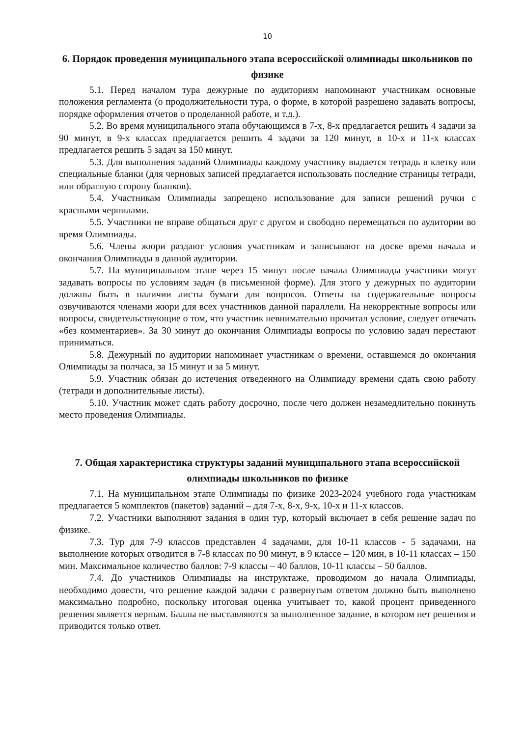10
6. Порядок проведения муниципального этапа всероссийской олимпиады школьников по физике
5.1. Перед началом тура дежурные по аудиториям напоминают участникам основные положения регламента (о продолжительности тура, о форме, в которой разрешено задавать вопросы, порядке оформления отчетов о проделанной работе, и т.д.).
5.2. Во время муниципального этапа обучающимся в 7-х, 8-х предлагается решить 4 задачи за 90 минут, в 9-х классах предлагается решить 4 задачи за 120 минут, в 10-х и 11-х классах предлагается решить 5 задач за 150 минут.
5.3. Для выполнения заданий Олимпиады каждому участнику выдается тетрадь в клетку или специальные бланки (для черновых записей предлагается использовать последние страницы тетради, или обратную сторону бланков).
5.4. Участникам Олимпиады запрещено использование для записи решений ручки с красными чернилами.
5.5. Участники не вправе общаться друг с другом и свободно перемещаться по аудитории во время Олимпиады.
5.6. Члены жюри раздают условия участникам и записывают на доске время начала и окончания Олимпиады в данной аудитории.
5.7. На муниципальном этапе через 15 минут после начала Олимпиады участники могут задавать вопросы по условиям задач (в письменной форме). Для этого у дежурных по аудитории должны быть в наличии листы бумаги для вопросов. Ответы на содержательные вопросы озвучиваются членами жюри для всех участников данной параллели. На некорректные вопросы или вопросы, свидетельствующие о том, что участник невнимательно прочитал условие, следует отвечать «без комментариев». За 30 минут до окончания Олимпиады вопросы по условию задач перестают приниматься.
5.8. Дежурный по аудитории напоминает участникам о времени, оставшемся до окончания Олимпиады за полчаса, за 15 минут и за 5 минут.
5.9. Участник обязан до истечения отведенного на Олимпиаду времени сдать свою работу (тетради и дополнительные листы).
5.10. Участник может сдать работу досрочно, после чего должен незамедлительно покинуть место проведения Олимпиады.
7. Общая характеристика структуры заданий муниципального этапа всероссийской олимпиады школьников по физике
7.1. На муниципальном этапе Олимпиады по физике 2023-2024 учебного года участникам предлагается 5 комплектов (пакетов) заданий – для 7-х, 8-х, 9-х, 10-х и 11-х классов.
7.2. Участники выполняют задания в один тур, который включает в себя решение задач по физике.
7.3. Тур для 7-9 классов представлен 4 задачами, для 10-11 классов - 5 задачами, на выполнение которых отводится в 7-8 классах по 90 минут, в 9 классе – 120 мин, в 10-11 классах – 150 мин. Максимальное количество баллов: 7-9 классы – 40 баллов, 10-11 классы – 50 баллов.
7.4. До участников Олимпиады на инструктаже, проводимом до начала Олимпиады, необходимо довести, что решение каждой задачи с развернутым ответом должно быть выполнено максимально подробно, поскольку итоговая оценка учитывает то, какой процент приведенного решения является верным. Баллы не выставляются за выполненное задание, в котором нет решения и приводится только ответ.